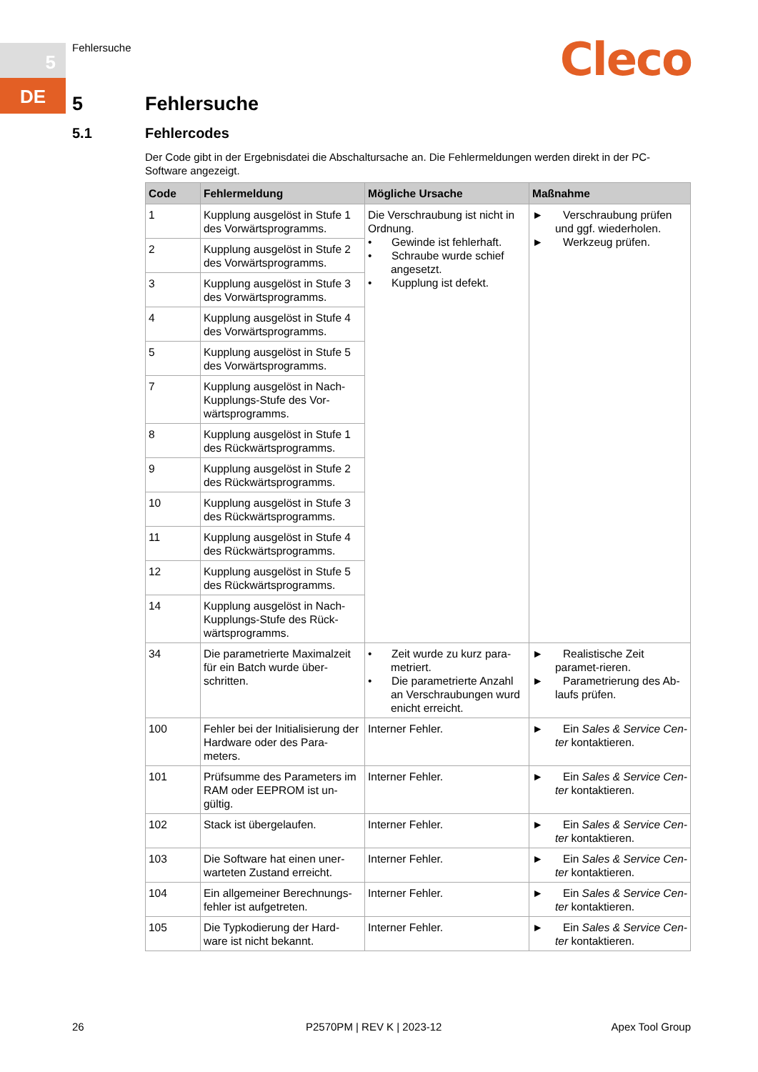5
DE
Fehlersuche Cleco
5 Fehlersuche
5.1 Fehlercodes
Der Code gibt in der Ergebnisdatei die Abschaltursache an. Die Fehlermeldungen werden direkt in der PC-Software angezeigt.
| Code | Fehlermeldung | Mögliche Ursache | Maßnahme |
| --- | --- | --- | --- |
| 1 | Kupplung ausgelöst in Stufe 1 des Vorwärtsprogramms. | Die Verschraubung ist nicht in Ordnung. • Gewinde ist fehlerhaft. • Schraube wurde schief angesetzt. • Kupplung ist defekt. | ► Verschraubung prüfen und ggf. wiederholen. ► Werkzeug prüfen. |
| 2 | Kupplung ausgelöst in Stufe 2 des Vorwärtsprogramms. | | |
| 3 | Kupplung ausgelöst in Stufe 3 des Vorwärtsprogramms. | | |
| 4 | Kupplung ausgelöst in Stufe 4 des Vorwärtsprogramms. | | |
| 5 | Kupplung ausgelöst in Stufe 5 des Vorwärtsprogramms. | | |
| 7 | Kupplung ausgelöst in Nach-Kupplungs-Stufe des Vor-wärtsprogramms. | | |
| 8 | Kupplung ausgelöst in Stufe 1 des Rückwärtsprogramms. | | |
| 9 | Kupplung ausgelöst in Stufe 2 des Rückwärtsprogramms. | | |
| 10 | Kupplung ausgelöst in Stufe 3 des Rückwärtsprogramms. | | |
| 11 | Kupplung ausgelöst in Stufe 4 des Rückwärtsprogramms. | | |
| 12 | Kupplung ausgelöst in Stufe 5 des Rückwärtsprogramms. | | |
| 14 | Kupplung ausgelöst in Nach-Kupplungs-Stufe des Rück-wärtsprogramms. | | |
| 34 | Die parametrierte Maximalzeit für ein Batch wurde über-schritten. | • Zeit wurde zu kurz para-metriert. • Die parametrierte Anzahl an Verschraubungen wurd enicht erreicht. | ► Realistische Zeit paramet-rieren. ► Parametrierung des Ab-laufs prüfen. |
| 100 | Fehler bei der Initialisierung der Hardware oder des Para-meters. | Interner Fehler. | ► Ein Sales & Service Cen-ter kontaktieren. |
| 101 | Prüfsumme des Parameters im RAM oder EEPROM ist un-gültig. | Interner Fehler. | ► Ein Sales & Service Cen-ter kontaktieren. |
| 102 | Stack ist übergelaufen. | Interner Fehler. | ► Ein Sales & Service Cen-ter kontaktieren. |
| 103 | Die Software hat einen uner-warteten Zustand erreicht. | Interner Fehler. | ► Ein Sales & Service Cen-ter kontaktieren. |
| 104 | Ein allgemeiner Berechnungs-fehler ist aufgetreten. | Interner Fehler. | ► Ein Sales & Service Cen-ter kontaktieren. |
| 105 | Die Typkodierung der Hard-ware ist nicht bekannt. | Interner Fehler. | ► Ein Sales & Service Cen-ter kontaktieren. |
26 P2570PM | REV K | 2023-12 Apex Tool Group